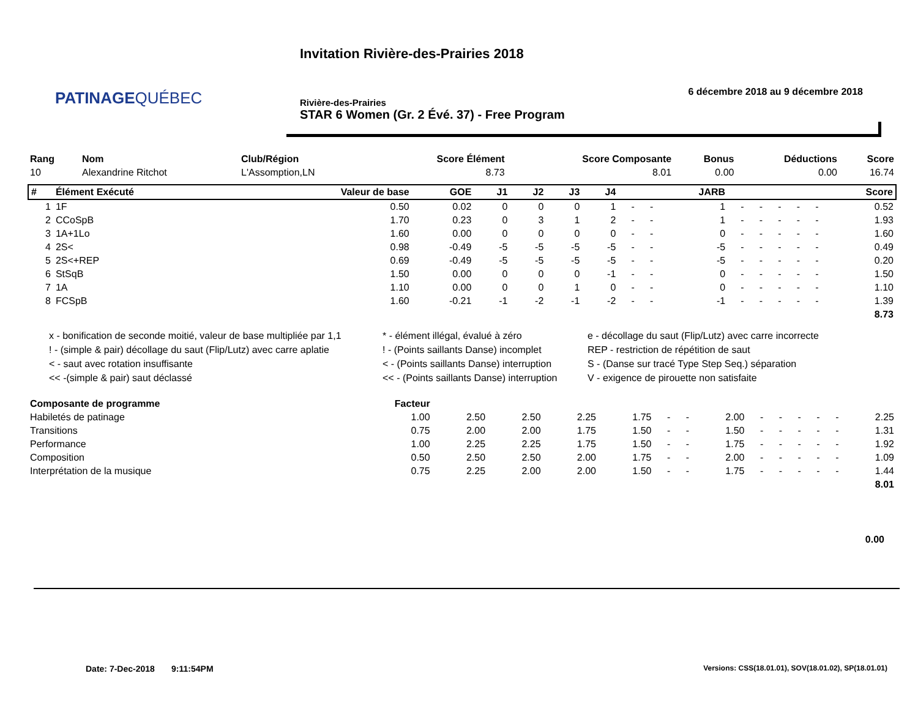PATINAGEQUÉBEC
Invitation Rivière-des-Prairies 2018
6 décembre 2018 au 9 décembre 2018
Rivière-des-Prairies
STAR 6 Women (Gr. 2 Évé. 37) - Free Program
| Rang | Nom | Club/Région | Score Élément | Score Composante | Bonus | Déductions | Score |
| --- | --- | --- | --- | --- | --- | --- | --- |
| 10 | Alexandrine Ritchot | L'Assomption,LN | 8.73 | 8.01 | 0.00 | 0.00 | 16.74 |
| # | Élément Exécuté | Valeur de base | GOE | J1 | J2 | J3 | J4 | | | JARB | | | | | | Score |
| --- | --- | --- | --- | --- | --- | --- | --- | --- | --- | --- | --- | --- | --- | --- | --- | --- |
| 1 | 1F | 0.50 | 0.02 | 0 | 0 | 0 | 1 | - | - | 1 | - | - | - | - | - | 0.52 |
| 2 | CCoSpB | 1.70 | 0.23 | 0 | 3 | 1 | 2 | - | - | 1 | - | - | - | - | - | 1.93 |
| 3 | 1A+1Lo | 1.60 | 0.00 | 0 | 0 | 0 | 0 | - | - | 0 | - | - | - | - | - | 1.60 |
| 4 | 2S< | 0.98 | -0.49 | -5 | -5 | -5 | -5 | - | - | -5 | - | - | - | - | - | 0.49 |
| 5 | 2S<+REP | 0.69 | -0.49 | -5 | -5 | -5 | -5 | - | - | -5 | - | - | - | - | - | 0.20 |
| 6 | StSqB | 1.50 | 0.00 | 0 | 0 | 0 | -1 | - | - | 0 | - | - | - | - | - | 1.50 |
| 7 | 1A | 1.10 | 0.00 | 0 | 0 | 1 | 0 | - | - | 0 | - | - | - | - | - | 1.10 |
| 8 | FCSpB | 1.60 | -0.21 | -1 | -2 | -1 | -2 | - | - | -1 | - | - | - | - | - | 1.39 |
| 8.73 | | | | | | | | | | | | | | | | |
x - bonification de seconde moitié, valeur de base multipliée par 1,1
* - élément illégal, évalué à zéro
e - décollage du saut (Flip/Lutz) avec carre incorrecte
! - (simple & pair) décollage du saut (Flip/Lutz) avec carre aplatie
! - (Points saillants Danse) incomplet
REP - restriction de répétition de saut
< - saut avec rotation insuffisante
< - (Points saillants Danse) interruption
S - (Danse sur tracé Type Step Seq.) séparation
<< -(simple & pair) saut déclassé
<< - (Points saillants Danse) interruption
V - exigence de pirouette non satisfaite
| Composante de programme | Facteur | | | | | | | | | | | | | |
| --- | --- | --- | --- | --- | --- | --- | --- | --- | --- | --- | --- | --- | --- | --- |
| Habiletés de patinage | 1.00 | 2.50 | 2.50 | 2.25 | 1.75 | - | - | 2.00 | - | - | - | - | - | 2.25 |
| Transitions | 0.75 | 2.00 | 2.00 | 1.75 | 1.50 | - | - | 1.50 | - | - | - | - | - | 1.31 |
| Performance | 1.00 | 2.25 | 2.25 | 1.75 | 1.50 | - | - | 1.75 | - | - | - | - | - | 1.92 |
| Composition | 0.50 | 2.50 | 2.50 | 2.00 | 1.75 | - | - | 2.00 | - | - | - | - | - | 1.09 |
| Interprétation de la musique | 0.75 | 2.25 | 2.00 | 2.00 | 1.50 | - | - | 1.75 | - | - | - | - | - | 1.44 |
| 8.01 | | | | | | | | | | | | | | |
0.00
Date: 7-Dec-2018 9:11:54PM
Versions: CSS(18.01.01), SOV(18.01.02), SP(18.01.01)